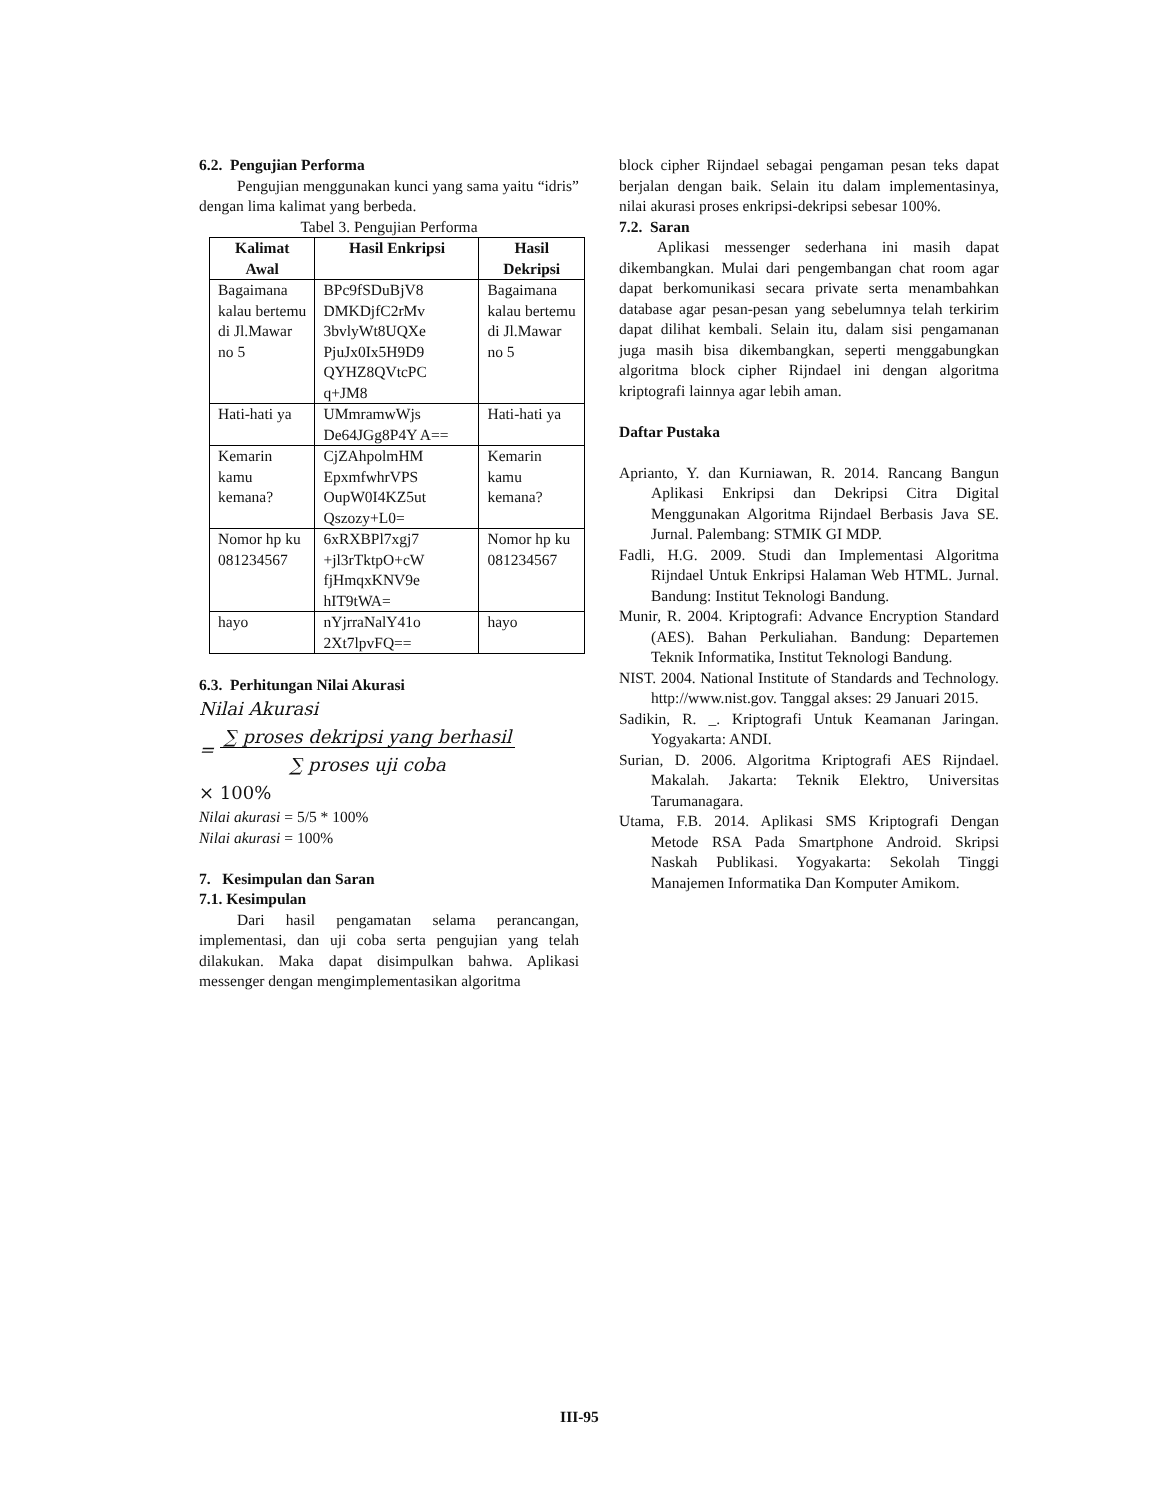6.2. Pengujian Performa
Pengujian menggunakan kunci yang sama yaitu “idris” dengan lima kalimat yang berbeda.
Tabel 3. Pengujian Performa
| Kalimat Awal | Hasil Enkripsi | Hasil Dekripsi |
| --- | --- | --- |
| Bagaimana kalau bertemu di Jl.Mawar no 5 | BPc9fSDuBjV8 DMKDjfC2rMv 3bvlyWt8UQXe PjuJx0Ix5H9D9 QYHZ8QVtcPC q+JM8 | Bagaimana kalau bertemu di Jl.Mawar no 5 |
| Hati-hati ya | UMmramwWjs De64JGg8P4Y A== | Hati-hati ya |
| Kemarin kamu kemana? | CjZAhpolmHM EpxmfwhrVPS OupW0I4KZ5ut Qszozy+L0= | Kemarin kamu kemana? |
| Nomor hp ku 081234567 | 6xRXBPl7xgj7 +jl3rTktpO+cW fjHmqxKNV9e hIT9tWA= | Nomor hp ku 081234567 |
| hayo | nYjrraNalY41o 2Xt7lpvFQ== | hayo |
6.3. Perhitungan Nilai Akurasi
Nilai Akurasi
= ∑ proses dekripsi yang berhasil
∑ proses uji coba
× 100%
Nilai akurasi = 5/5 * 100%
Nilai akurasi = 100%
7. Kesimpulan dan Saran
7.1. Kesimpulan
Dari hasil pengamatan selama perancangan, implementasi, dan uji coba serta pengujian yang telah dilakukan. Maka dapat disimpulkan bahwa. Aplikasi messenger dengan mengimplementasikan algoritma
block cipher Rijndael sebagai pengaman pesan teks dapat berjalan dengan baik. Selain itu dalam implementasinya, nilai akurasi proses enkripsi-dekripsi sebesar 100%.
7.2. Saran
Aplikasi messenger sederhana ini masih dapat dikembangkan. Mulai dari pengembangan chat room agar dapat berkomunikasi secara private serta menambahkan database agar pesan-pesan yang sebelumnya telah terkirim dapat dilihat kembali. Selain itu, dalam sisi pengamanan juga masih bisa dikembangkan, seperti menggabungkan algoritma block cipher Rijndael ini dengan algoritma kriptografi lainnya agar lebih aman.
Daftar Pustaka
Aprianto, Y. dan Kurniawan, R. 2014. Rancang Bangun Aplikasi Enkripsi dan Dekripsi Citra Digital Menggunakan Algoritma Rijndael Berbasis Java SE. Jurnal. Palembang: STMIK GI MDP.
Fadli, H.G. 2009. Studi dan Implementasi Algoritma Rijndael Untuk Enkripsi Halaman Web HTML. Jurnal. Bandung: Institut Teknologi Bandung.
Munir, R. 2004. Kriptografi: Advance Encryption Standard (AES). Bahan Perkuliahan. Bandung: Departemen Teknik Informatika, Institut Teknologi Bandung.
NIST. 2004. National Institute of Standards and Technology. http://www.nist.gov. Tanggal akses: 29 Januari 2015.
Sadikin, R. _. Kriptografi Untuk Keamanan Jaringan. Yogyakarta: ANDI.
Surian, D. 2006. Algoritma Kriptografi AES Rijndael. Makalah. Jakarta: Teknik Elektro, Universitas Tarumanagara.
Utama, F.B. 2014. Aplikasi SMS Kriptografi Dengan Metode RSA Pada Smartphone Android. Skripsi Naskah Publikasi. Yogyakarta: Sekolah Tinggi Manajemen Informatika Dan Komputer Amikom.
III-95